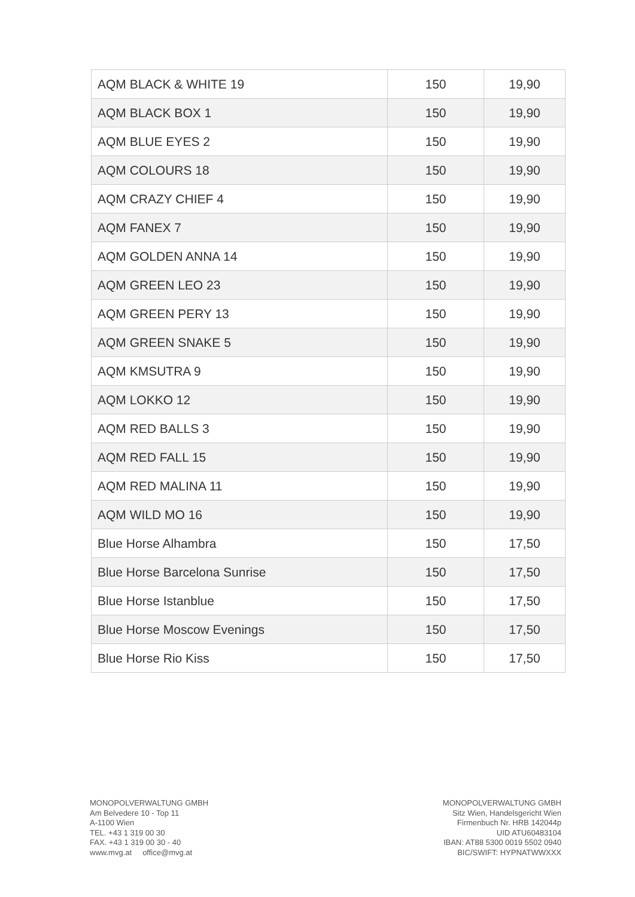| AQM BLACK & WHITE 19 | 150 | 19,90 |
| AQM BLACK BOX 1 | 150 | 19,90 |
| AQM BLUE EYES 2 | 150 | 19,90 |
| AQM COLOURS 18 | 150 | 19,90 |
| AQM CRAZY CHIEF 4 | 150 | 19,90 |
| AQM FANEX 7 | 150 | 19,90 |
| AQM GOLDEN ANNA 14 | 150 | 19,90 |
| AQM GREEN LEO 23 | 150 | 19,90 |
| AQM GREEN PERY 13 | 150 | 19,90 |
| AQM GREEN SNAKE 5 | 150 | 19,90 |
| AQM KMSUTRA 9 | 150 | 19,90 |
| AQM LOKKO 12 | 150 | 19,90 |
| AQM RED BALLS 3 | 150 | 19,90 |
| AQM RED FALL 15 | 150 | 19,90 |
| AQM RED MALINA 11 | 150 | 19,90 |
| AQM WILD MO 16 | 150 | 19,90 |
| Blue Horse Alhambra | 150 | 17,50 |
| Blue Horse Barcelona Sunrise | 150 | 17,50 |
| Blue Horse Istanblue | 150 | 17,50 |
| Blue Horse Moscow Evenings | 150 | 17,50 |
| Blue Horse Rio Kiss | 150 | 17,50 |
MONOPOLVERWALTUNG GMBH
Am Belvedere 10 - Top 11
A-1100 Wien
TEL. +43 1 319 00 30
FAX. +43 1 319 00 30 - 40
www.mvg.at office@mvg.at
MONOPOLVERWALTUNG GMBH
Sitz Wien, Handelsgericht Wien
Firmenbuch Nr. HRB 142044p
UID ATU60483104
IBAN: AT88 5300 0019 5502 0940
BIC/SWIFT: HYPNATWWXXX